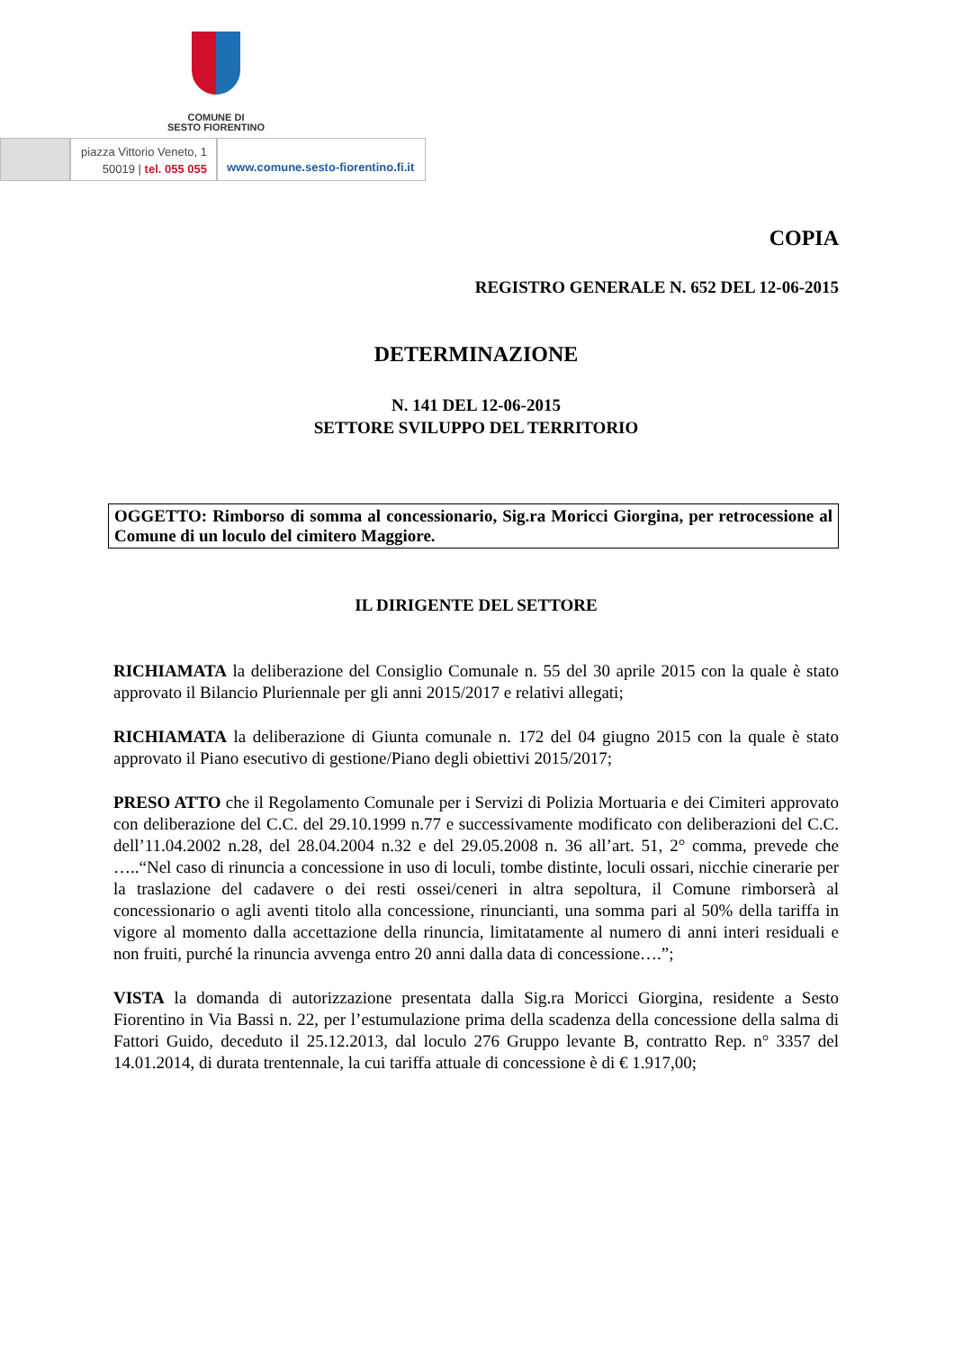COMUNE DI
SESTO FIORENTINO
piazza Vittorio Veneto, 1
50019 | tel. 055 055
www.comune.sesto-fiorentino.fi.it
COPIA
REGISTRO GENERALE N. 652 DEL 12-06-2015
DETERMINAZIONE
N. 141 DEL 12-06-2015
SETTORE SVILUPPO DEL TERRITORIO
OGGETTO: Rimborso di somma al concessionario, Sig.ra Moricci Giorgina, per retrocessione al Comune di un loculo del cimitero Maggiore.
IL DIRIGENTE DEL SETTORE
RICHIAMATA la deliberazione del Consiglio Comunale n. 55 del 30 aprile 2015 con la quale è stato approvato il Bilancio Pluriennale per gli anni 2015/2017 e relativi allegati;
RICHIAMATA la deliberazione di Giunta comunale n. 172 del 04 giugno 2015 con la quale è stato approvato il Piano esecutivo di gestione/Piano degli obiettivi 2015/2017;
PRESO ATTO che il Regolamento Comunale per i Servizi di Polizia Mortuaria e dei Cimiteri approvato con deliberazione del C.C. del 29.10.1999 n.77 e successivamente modificato con deliberazioni del C.C. dell’11.04.2002 n.28, del 28.04.2004 n.32 e del 29.05.2008 n. 36 all’art. 51, 2° comma, prevede che …..“Nel caso di rinuncia a concessione in uso di loculi, tombe distinte, loculi ossari, nicchie cinerarie per la traslazione del cadavere o dei resti ossei/ceneri in altra sepoltura, il Comune rimborserà al concessionario o agli aventi titolo alla concessione, rinuncianti, una somma pari al 50% della tariffa in vigore al momento dalla accettazione della rinuncia, limitatamente al numero di anni interi residuali e non fruiti, purché la rinuncia avvenga entro 20 anni dalla data di concessione….”;
VISTA la domanda di autorizzazione presentata dalla Sig.ra Moricci Giorgina, residente a Sesto Fiorentino in Via Bassi n. 22, per l’estumulazione prima della scadenza della concessione della salma di Fattori Guido, deceduto il 25.12.2013, dal loculo 276 Gruppo levante B, contratto Rep. n° 3357 del 14.01.2014, di durata trentennale, la cui tariffa attuale di concessione è di € 1.917,00;